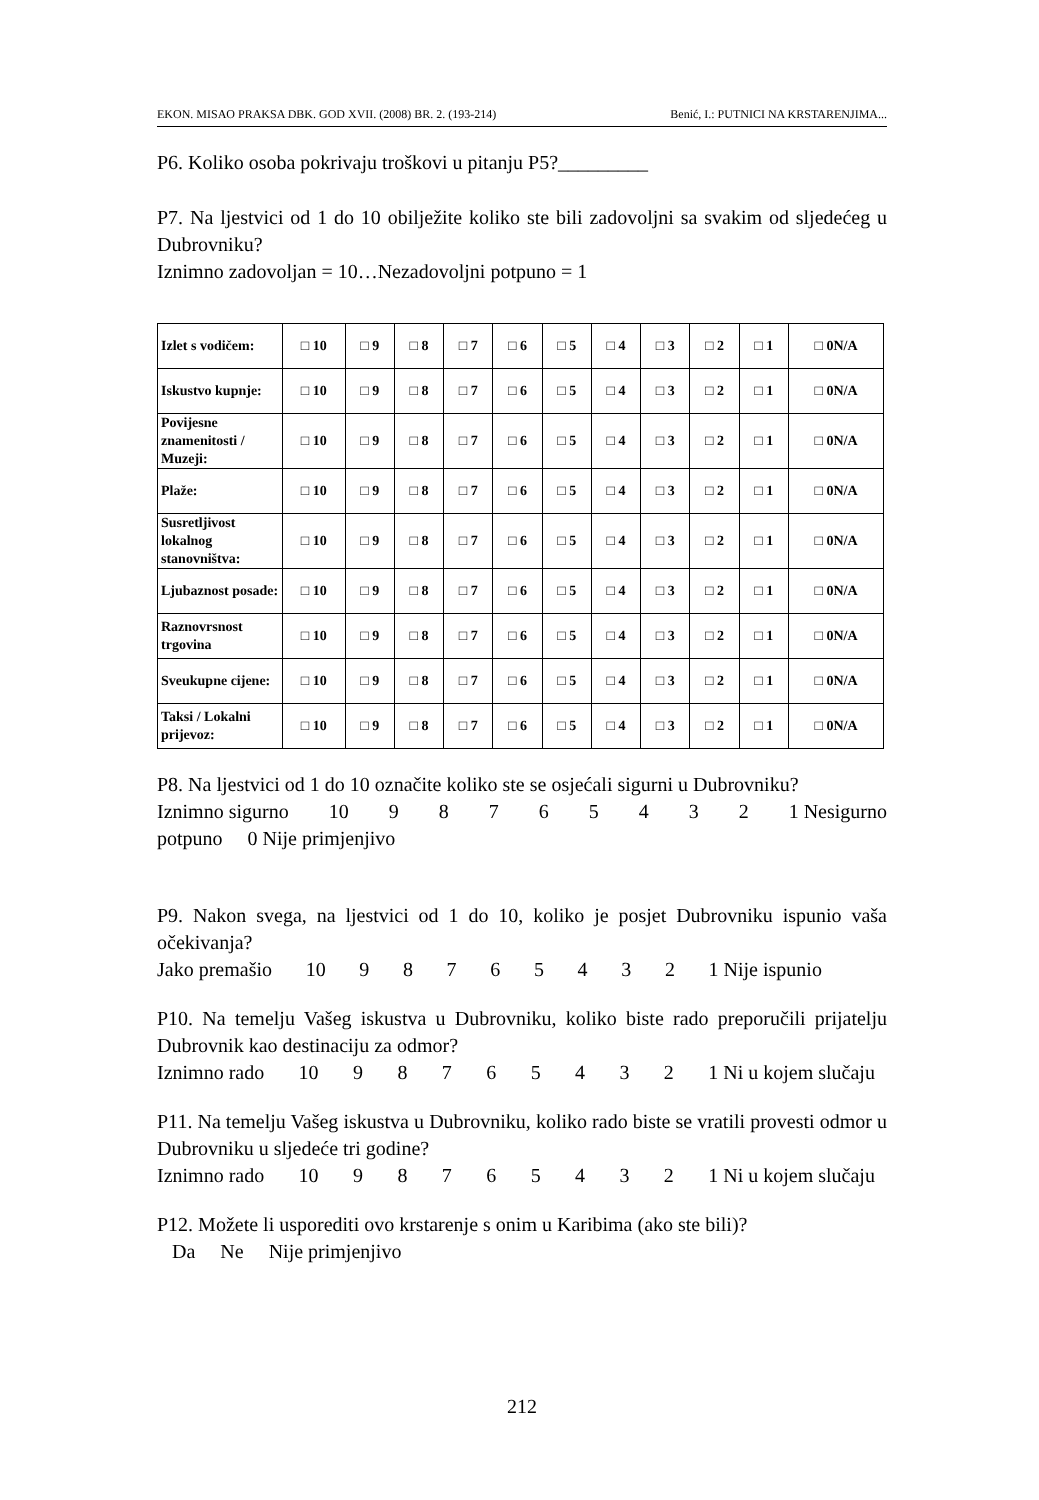EKON. MISAO PRAKSA DBK. GOD XVII. (2008) BR. 2. (193-214) Benić, I.: PUTNICI NA KRSTARENJIMA...
P6. Koliko osoba pokrivaju troškovi u pitanju P5?_________
P7. Na ljestvici od 1 do 10 obilježite koliko ste bili zadovoljni sa svakim od sljedećeg u Dubrovniku?
Iznimno zadovoljan = 10…Nezadovoljni potpuno = 1
| Izlet s vodičem: | □ 10 | □ 9 | □ 8 | □ 7 | □ 6 | □ 5 | □ 4 | □ 3 | □ 2 | □ 1 | □ 0N/A |
| Iskustvo kupnje: | □ 10 | □ 9 | □ 8 | □ 7 | □ 6 | □ 5 | □ 4 | □ 3 | □ 2 | □ 1 | □ 0N/A |
| Povijesne znamenitosti / Muzeji: | □ 10 | □ 9 | □ 8 | □ 7 | □ 6 | □ 5 | □ 4 | □ 3 | □ 2 | □ 1 | □ 0N/A |
| Plaže: | □ 10 | □ 9 | □ 8 | □ 7 | □ 6 | □ 5 | □ 4 | □ 3 | □ 2 | □ 1 | □ 0N/A |
| Susretljivost lokalnog stanovništva: | □ 10 | □ 9 | □ 8 | □ 7 | □ 6 | □ 5 | □ 4 | □ 3 | □ 2 | □ 1 | □ 0N/A |
| Ljubaznost posade: | □ 10 | □ 9 | □ 8 | □ 7 | □ 6 | □ 5 | □ 4 | □ 3 | □ 2 | □ 1 | □ 0N/A |
| Raznovrsnost trgovina | □ 10 | □ 9 | □ 8 | □ 7 | □ 6 | □ 5 | □ 4 | □ 3 | □ 2 | □ 1 | □ 0N/A |
| Sveukupne cijene: | □ 10 | □ 9 | □ 8 | □ 7 | □ 6 | □ 5 | □ 4 | □ 3 | □ 2 | □ 1 | □ 0N/A |
| Taksi / Lokalni prijevoz: | □ 10 | □ 9 | □ 8 | □ 7 | □ 6 | □ 5 | □ 4 | □ 3 | □ 2 | □ 1 | □ 0N/A |
P8. Na ljestvici od 1 do 10 označite koliko ste se osjećali sigurni u Dubrovniku?
Iznimno sigurno 10 98765432 1 Nesigurno
potpuno 0 Nije primjenjivo
P9. Nakon svega, na ljestvici od 1 do 10, koliko je posjet Dubrovniku ispunio vaša očekivanja?
Jako premašio 10 98765432 1 Nije ispunio
P10. Na temelju Vašeg iskustva u Dubrovniku, koliko biste rado preporučili prijatelju Dubrovnik kao destinaciju za odmor?
Iznimno rado 10 98765432 1 Ni u kojem slučaju
P11. Na temelju Vašeg iskustva u Dubrovniku, koliko rado biste se vratili provesti odmor u Dubrovniku u sljedeće tri godine?
Iznimno rado 10 98765432 1 Ni u kojem slučaju
P12. Možete li usporediti ovo krstarenje s onim u Karibima (ako ste bili)?
Da Ne Nije primjenjivo
212